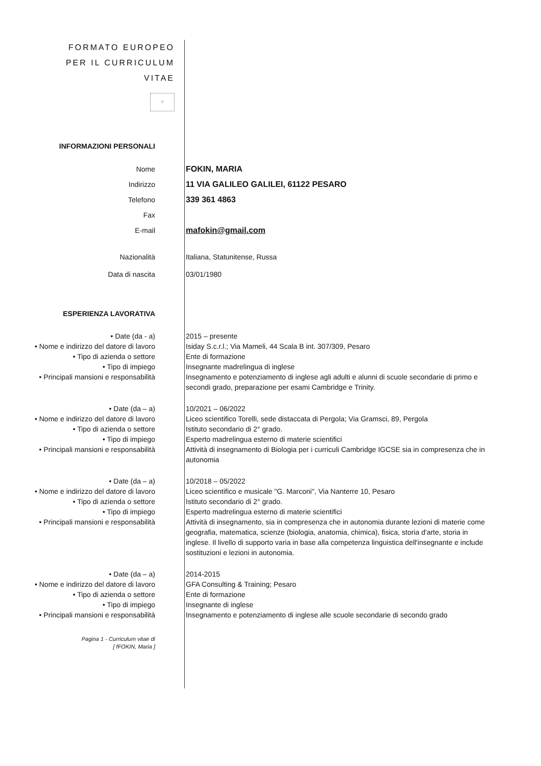FORMATO EUROPEO
PER IL CURRICULUM
VITAE
⁘
INFORMAZIONI PERSONALI
Nome FOKIN, MARIA
Indirizzo 11 VIA GALILEO GALILEI, 61122 PESARO
Telefono 339 361 4863
Fax
E-mail mafokin@gmail.com
Nazionalità Italiana, Statunitense, Russa
Data di nascita 03/01/1980
ESPERIENZA LAVORATIVA
• Date (da - a) 2015 – presente
• Nome e indirizzo del datore di lavoro Isiday S.c.r.l.; Via Mameli, 44 Scala B int. 307/309, Pesaro
• Tipo di azienda o settore Ente di formazione
• Tipo di impiego Insegnante madrelingua di inglese
• Principali mansioni e responsabilità Insegnamento e potenziamento di inglese agli adulti e alunni di scuole secondarie di primo e secondi grado, preparazione per esami Cambridge e Trinity.
• Date (da – a) 10/2021 – 06/2022
• Nome e indirizzo del datore di lavoro Liceo scientifico Torelli, sede distaccata di Pergola; Via Gramsci, 89, Pergola
• Tipo di azienda o settore Istituto secondario di 2° grado.
• Tipo di impiego Esperto madrelingua esterno di materie scientifici
• Principali mansioni e responsabilità Attività di insegnamento di Biologia per i curriculi Cambridge IGCSE sia in compresenza che in autonomia
• Date (da – a) 10/2018 – 05/2022
• Nome e indirizzo del datore di lavoro Liceo scientifico e musicale "G. Marconi", Via Nanterre 10, Pesaro
• Tipo di azienda o settore Istituto secondario di 2° grado.
• Tipo di impiego Esperto madrelingua esterno di materie scientifici
• Principali mansioni e responsabilità Attività di insegnamento, sia in compresenza che in autonomia durante lezioni di materie come geografia, matematica, scienze (biologia, anatomia, chimica), fisica, storia d'arte, storia in inglese. Il livello di supporto varia in base alla competenza linguistica dell'insegnante e include sostituzioni e lezioni in autonomia.
• Date (da – a) 2014-2015
• Nome e indirizzo del datore di lavoro GFA Consulting & Training; Pesaro
• Tipo di azienda o settore Ente di formazione
• Tipo di impiego Insegnante di inglese
• Principali mansioni e responsabilità Insegnamento e potenziamento di inglese alle scuole secondarie di secondo grado
Pagina 1 - Curriculum vitae di
[ fFOKIN, Maria ]